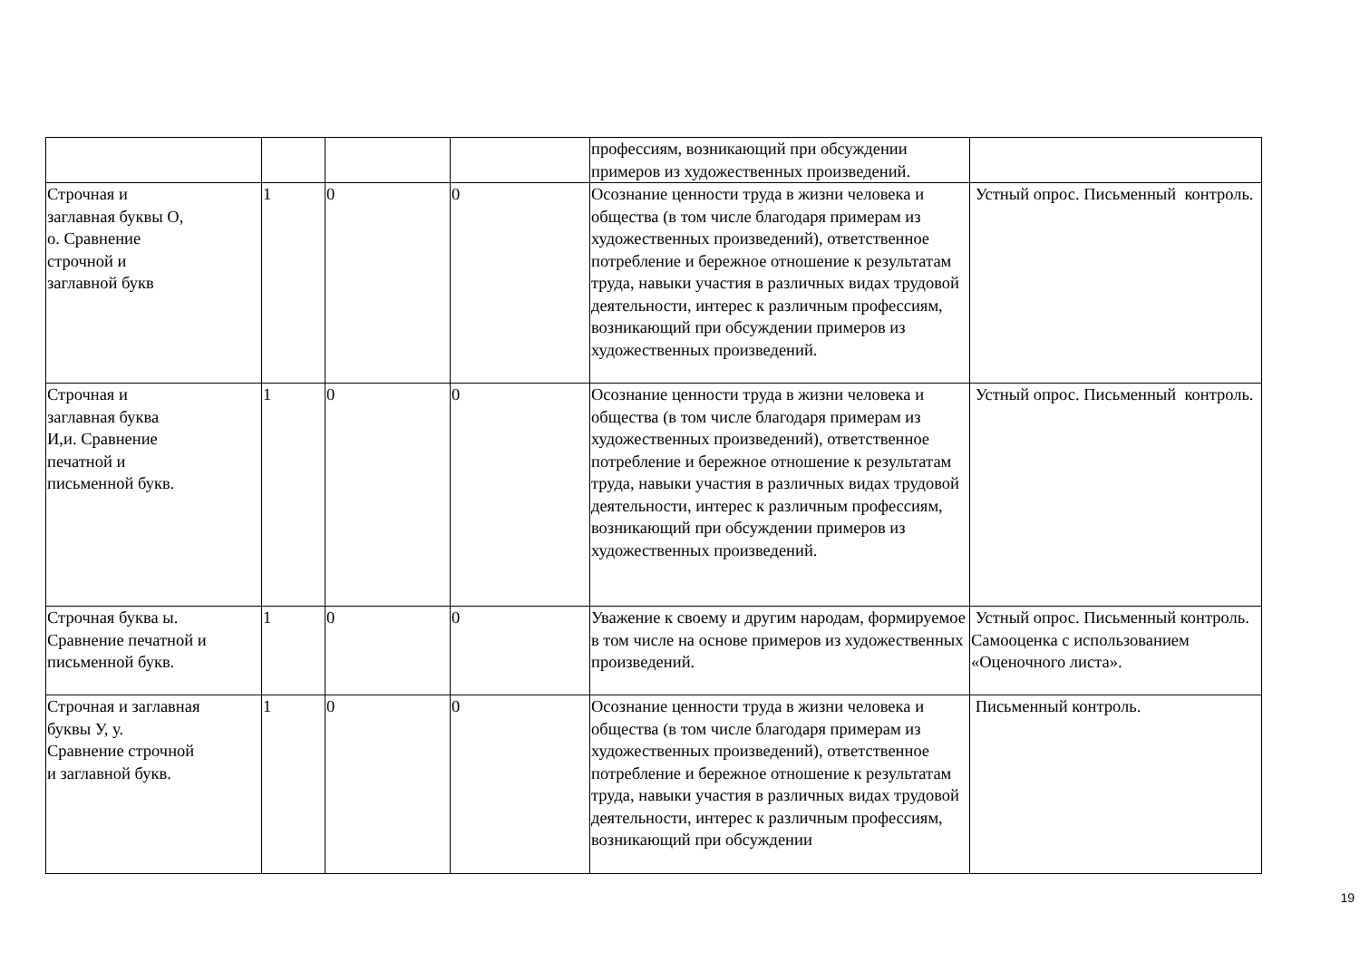| | | | | профессиям, возникающий при обсуждении примеров из художественных произведений. | |
| Строчная и заглавная буквы О, о. Сравнение строчной и заглавной букв | 1 | 0 | 0 | Осознание ценности труда в жизни человека и общества (в том числе благодаря примерам из художественных произведений), ответственное потребление и бережное отношение к результатам труда, навыки участия в различных видах трудовой деятельности, интерес к различным профессиям, возникающий при обсуждении примеров из художественных произведений. | Устный опрос. Письменный контроль. |
| Строчная и заглавная буква И,и. Сравнение печатной и письменной букв. | 1 | 0 | 0 | Осознание ценности труда в жизни человека и общества (в том числе благодаря примерам из художественных произведений), ответственное потребление и бережное отношение к результатам труда, навыки участия в различных видах трудовой деятельности, интерес к различным профессиям, возникающий при обсуждении примеров из художественных произведений. | Устный опрос. Письменный контроль. |
| Строчная буква ы. Сравнение печатной и письменной букв. | 1 | 0 | 0 | Уважение к своему и другим народам, формируемое в том числе на основе примеров из художественных произведений. | Устный опрос. Письменный контроль. Самооценка с использованием «Оценочного листа». |
| Строчная и заглавная буквы У, у. Сравнение строчной и заглавной букв. | 1 | 0 | 0 | Осознание ценности труда в жизни человека и общества (в том числе благодаря примерам из художественных произведений), ответственное потребление и бережное отношение к результатам труда, навыки участия в различных видах трудовой деятельности, интерес к различным профессиям, возникающий при обсуждении | Письменный контроль. |
19